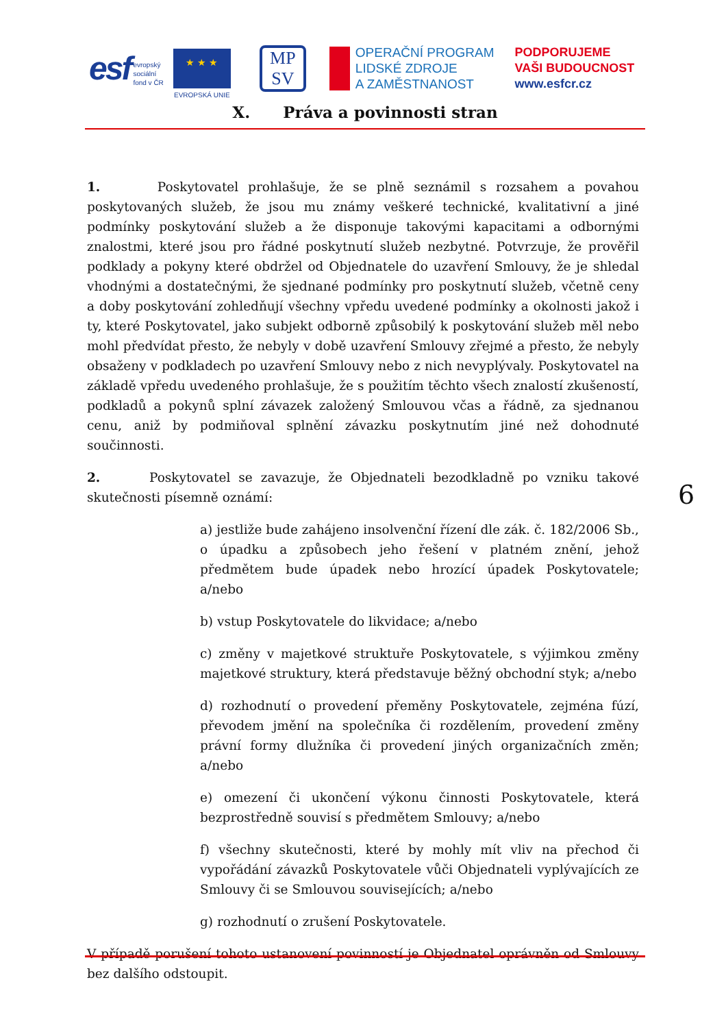esf evropský
sociální
fond v ČR
★ ★ ★
EVROPSKÁ UNIE
MP
SV
OPERAČNÍ PROGRAM
LIDSKÉ ZDROJE
A ZAMĚSTNANOST
PODPORUJEME
VAŠI BUDOUCNOST
www.esfcr.cz
X. Práva a povinnosti stran
1. Poskytovatel prohlašuje, že se plně seznámil s rozsahem a povahou poskytovaných služeb, že jsou mu známy veškeré technické, kvalitativní a jiné podmínky poskytování služeb a že disponuje takovými kapacitami a odbornými znalostmi, které jsou pro řádné poskytnutí služeb nezbytné. Potvrzuje, že prověřil podklady a pokyny které obdržel od Objednatele do uzavření Smlouvy, že je shledal vhodnými a dostatečnými, že sjednané podmínky pro poskytnutí služeb, včetně ceny a doby poskytování zohledňují všechny vpředu uvedené podmínky a okolnosti jakož i ty, které Poskytovatel, jako subjekt odborně způsobilý k poskytování služeb měl nebo mohl předvídat přesto, že nebyly v době uzavření Smlouvy zřejmé a přesto, že nebyly obsaženy v podkladech po uzavření Smlouvy nebo z nich nevyplývaly. Poskytovatel na základě vpředu uvedeného prohlašuje, že s použitím těchto všech znalostí zkušeností, podkladů a pokynů splní závazek založený Smlouvou včas a řádně, za sjednanou cenu, aniž by podmiňoval splnění závazku poskytnutím jiné než dohodnuté součinnosti.
2. Poskytovatel se zavazuje, že Objednateli bezodkladně po vzniku takové skutečnosti písemně oznámí:
a) jestliže bude zahájeno insolvenční řízení dle zák. č. 182/2006 Sb., o úpadku a způsobech jeho řešení v platném znění, jehož předmětem bude úpadek nebo hrozící úpadek Poskytovatele; a/nebo
b) vstup Poskytovatele do likvidace; a/nebo
c) změny v majetkové struktuře Poskytovatele, s výjimkou změny majetkové struktury, která představuje běžný obchodní styk; a/nebo
d) rozhodnutí o provedení přeměny Poskytovatele, zejména fúzí, převodem jmění na společníka či rozdělením, provedení změny právní formy dlužníka či provedení jiných organizačních změn; a/nebo
e) omezení či ukončení výkonu činnosti Poskytovatele, která bezprostředně souvisí s předmětem Smlouvy; a/nebo
f) všechny skutečnosti, které by mohly mít vliv na přechod či vypořádání závazků Poskytovatele vůči Objednateli vyplývajících ze Smlouvy či se Smlouvou souvisejících; a/nebo
g) rozhodnutí o zrušení Poskytovatele.
V případě porušení tohoto ustanovení povinností je Objednatel oprávněn od Smlouvy bez dalšího odstoupit.
6